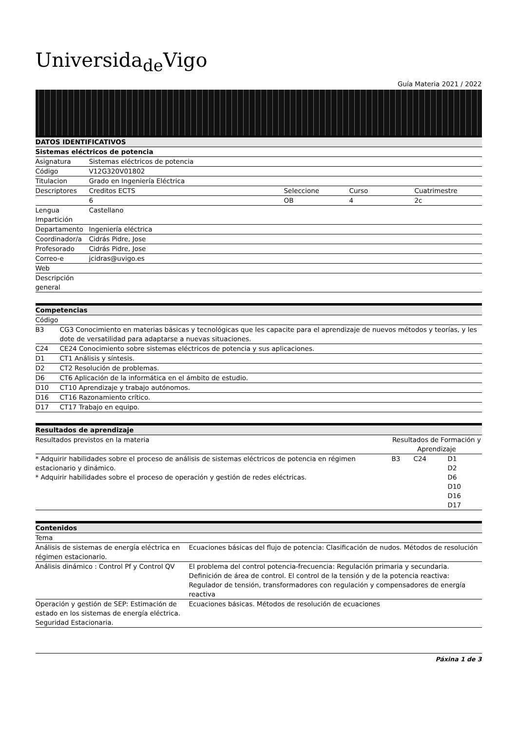Universida<sub>de</sub>Vigo
Guía Materia 2021 / 2022
| DATOS IDENTIFICATIVOS | | | | |
| --- | --- | --- | --- | --- |
| Sistemas eléctricos de potencia | | | | |
| Asignatura | Sistemas eléctricos de potencia | | | |
| Código | V12G320V01802 | | | |
| Titulacion | Grado en Ingeniería Eléctrica | | | |
| Descriptores | Creditos ECTS | Seleccione | Curso | Cuatrimestre |
| | 6 | OB | 4 | 2c |
| Lengua Impartición | Castellano | | | |
| Departamento | Ingeniería eléctrica | | | |
| Coordinador/a | Cidrás Pidre, Jose | | | |
| Profesorado | Cidrás Pidre, Jose | | | |
| Correo-e | jcidras@uvigo.es | | | |
| Web | | | | |
| Descripción general | | | | |
| Competencias | |
| --- | --- |
| Código | |
| B3 | CG3 Conocimiento en materias básicas y tecnológicas que les capacite para el aprendizaje de nuevos métodos y teorías, y les dote de versatilidad para adaptarse a nuevas situaciones. |
| C24 | CE24 Conocimiento sobre sistemas eléctricos de potencia y sus aplicaciones. |
| D1 | CT1 Análisis y síntesis. |
| D2 | CT2 Resolución de problemas. |
| D6 | CT6 Aplicación de la informática en el ámbito de estudio. |
| D10 | CT10 Aprendizaje y trabajo autónomos. |
| D16 | CT16 Razonamiento crítico. |
| D17 | CT17 Trabajo en equipo. |
| Resultados de aprendizaje | | | |
| --- | --- | --- | --- |
| Resultados previstos en la materia | Resultados de Formación y Aprendizaje | | |
| * Adquirir habilidades sobre el proceso de análisis de sistemas eléctricos de potencia en régimen estacionario y dinámico. * Adquirir habilidades sobre el proceso de operación y gestión de redes eléctricas. | B3 | C24 | D1 D2 D6 D10 D16 D17 |
| Contenidos | |
| --- | --- |
| Tema | |
| Análisis de sistemas de energía eléctrica en régimen estacionario. | Ecuaciones básicas del flujo de potencia: Clasificación de nudos. Métodos de resolución |
| Análisis dinámico : Control Pf y Control QV | El problema del control potencia-frecuencia: Regulación primaria y secundaria. Definición de área de control. El control de la tensión y de la potencia reactiva: Regulador de tensión, transformadores con regulación y compensadores de energía reactiva |
| Operación y gestión de SEP: Estimación de estado en los sistemas de energía eléctrica. Seguridad Estacionaria. | Ecuaciones básicas. Métodos de resolución de ecuaciones |
Páxina 1 de 3